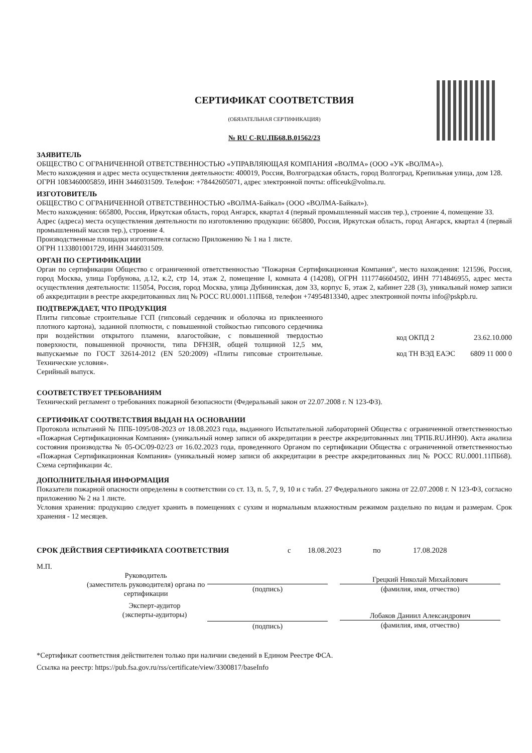СЕРТИФИКАТ СООТВЕТСТВИЯ
(ОБЯЗАТЕЛЬНАЯ СЕРТИФИКАЦИЯ)
№ RU С-RU.ПБ68.В.01562/23
ЗАЯВИТЕЛЬ
ОБЩЕСТВО С ОГРАНИЧЕННОЙ ОТВЕТСТВЕННОСТЬЮ «УПРАВЛЯЮЩАЯ КОМПАНИЯ «ВОЛМА» (ООО «УК «ВОЛМА»).
Место нахождения и адрес места осуществления деятельности: 400019, Россия, Волгоградская область, город Волгоград, Крепильная улица, дом 128.
ОГРН 1083460005859, ИНН 3446031509. Телефон: +78442605071, адрес электронной почты: officeuk@volma.ru.
ИЗГОТОВИТЕЛЬ
ОБЩЕСТВО С ОГРАНИЧЕННОЙ ОТВЕТСТВЕННОСТЬЮ «ВОЛМА-Байкал» (ООО «ВОЛМА-Байкал»).
Место нахождения: 665800, Россия, Иркутская область, город Ангарск, квартал 4 (первый промышленный массив тер.), строение 4, помещение 33.
Адрес (адреса) места осуществления деятельности по изготовлению продукции: 665800, Россия, Иркутская область, город Ангарск, квартал 4 (первый промышленный массив тер.), строение 4.
Производственные площадки изготовителя согласно Приложению № 1 на 1 листе.
ОГРН 1133801001729, ИНН 3446031509.
ОРГАН ПО СЕРТИФИКАЦИИ
Орган по сертификации Общество с ограниченной ответственностью "Пожарная Сертификационная Компания", место нахождения: 121596, Россия, город Москва, улица Горбунова, д.12, к.2, стр 14, этаж 2, помещение I, комната 4 (14208), ОГРН 1117746604502, ИНН 7714846955, адрес места осуществления деятельности: 115054, Россия, город Москва, улица Дубининская, дом 33, корпус Б, этаж 2, кабинет 228 (3), уникальный номер записи об аккредитации в реестре аккредитованных лиц № РОСС RU.0001.11ПБ68, телефон +74954813340, адрес электронной почты info@pskpb.ru.
ПОДТВЕРЖДАЕТ, ЧТО ПРОДУКЦИЯ
Плиты гипсовые строительные ГСП (гипсовый сердечник и оболочка из приклеенного плотного картона), заданной плотности, с повышенной стойкостью гипсового сердечника при воздействии открытого пламени, влагостойкие, с повышенной твердостью поверхности, повышенной прочности, типа DFH3IR, общей толщиной 12,5 мм, выпускаемые по ГОСТ 32614-2012 (EN 520:2009) «Плиты гипсовые строительные. Технические условия».
Серийный выпуск.
код ОКПД 2 23.62.10.000
код ТН ВЭД ЕАЭС 6809 11 000 0
СООТВЕТСТВУЕТ ТРЕБОВАНИЯМ
Технический регламент о требованиях пожарной безопасности (Федеральный закон от 22.07.2008 г. N 123-ФЗ).
СЕРТИФИКАТ СООТВЕТСТВИЯ ВЫДАН НА ОСНОВАНИИ
Протокола испытаний № ППБ-1095/08-2023 от 18.08.2023 года, выданного Испытательной лабораторией Общества с ограниченной ответственностью «Пожарная Сертификационная Компания» (уникальный номер записи об аккредитации в реестре аккредитованных лиц ТРПБ.RU.ИН90). Акта анализа состояния производства № 05-ОС/09-02/23 от 16.02.2023 года, проведенного Органом по сертификации Общества с ограниченной ответственностью «Пожарная Сертификационная Компания» (уникальный номер записи об аккредитации в реестре аккредитованных лиц № РОСС RU.0001.11ПБ68). Схема сертификации 4с.
ДОПОЛНИТЕЛЬНАЯ ИНФОРМАЦИЯ
Показатели пожарной опасности определены в соответствии со ст. 13, п. 5, 7, 9, 10 и с табл. 27 Федерального закона от 22.07.2008 г. N 123-ФЗ, согласно приложению № 2 на 1 листе.
Условия хранения: продукцию следует хранить в помещениях с сухим и нормальным влажностным режимом раздельно по видам и размерам. Срок хранения - 12 месяцев.
СРОК ДЕЙСТВИЯ СЕРТИФИКАТА СООТВЕТСТВИЯ с 18.08.2023 по 17.08.2028
М.П. Руководитель
(заместитель руководителя) органа по
сертификации
(подпись)
Грецкий Николай Михайлович
(фамилия, имя, отчество)
Эксперт-аудитор
(эксперты-аудиторы)
(подпись)
Лобаков Даниил Александрович
(фамилия, имя, отчество)
*Сертификат соответствия действителен только при наличии сведений в Едином Реестре ФСА.
Ссылка на реестр: https://pub.fsa.gov.ru/rss/certificate/view/3300817/baseInfo